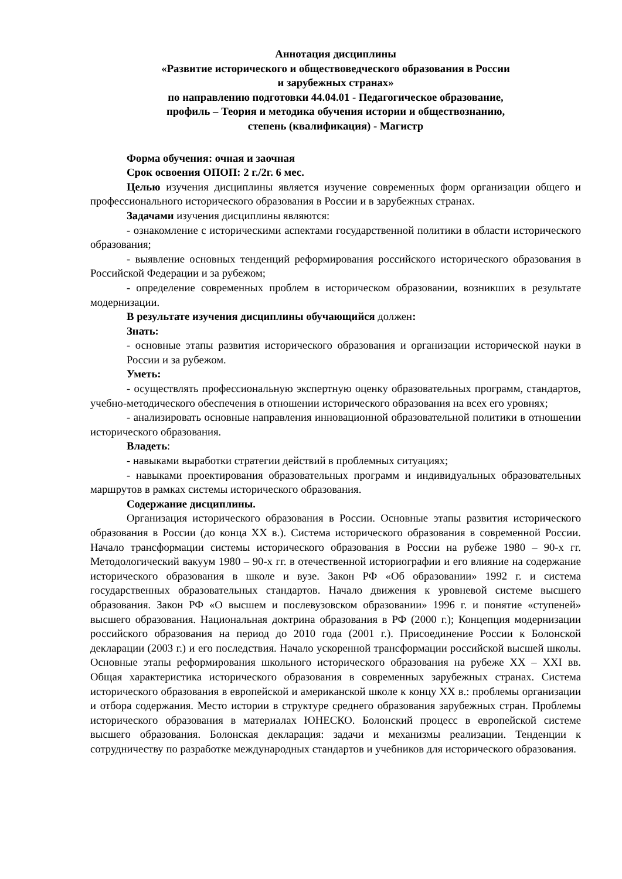Аннотация дисциплины
«Развитие исторического и обществоведческого образования в России
и зарубежных странах»
по направлению подготовки 44.04.01 - Педагогическое образование,
профиль – Теория и методика обучения истории и обществознанию,
степень (квалификация) - Магистр
Форма обучения: очная и заочная
Срок освоения ОПОП: 2 г./2г. 6 мес.
Целью изучения дисциплины является изучение современных форм организации общего и профессионального исторического образования в России и в зарубежных странах.
Задачами изучения дисциплины являются:
- ознакомление с историческими аспектами государственной политики в области исторического образования;
- выявление основных тенденций реформирования российского исторического образования в Российской Федерации и за рубежом;
- определение современных проблем в историческом образовании, возникших в результате модернизации.
В результате изучения дисциплины обучающийся должен:
Знать:
- основные этапы развития исторического образования и организации исторической науки в России и за рубежом.
Уметь:
- осуществлять профессиональную экспертную оценку образовательных программ, стандартов, учебно-методического обеспечения в отношении исторического образования на всех его уровнях;
- анализировать основные направления инновационной образовательной политики в отношении исторического образования.
Владеть:
- навыками выработки стратегии действий в проблемных ситуациях;
- навыками проектирования образовательных программ и индивидуальных образовательных маршрутов в рамках системы исторического образования.
Содержание дисциплины.
Организация исторического образования в России. Основные этапы развития исторического образования в России (до конца XX в.). Система исторического образования в современной России. Начало трансформации системы исторического образования в России на рубеже 1980 – 90-х гг. Методологический вакуум 1980 – 90-х гг. в отечественной историографии и его влияние на содержание исторического образования в школе и вузе. Закон РФ «Об образовании» 1992 г. и система государственных образовательных стандартов. Начало движения к уровневой системе высшего образования. Закон РФ «О высшем и послевузовском образовании» 1996 г. и понятие «ступеней» высшего образования. Национальная доктрина образования в РФ (2000 г.); Концепция модернизации российского образования на период до 2010 года (2001 г.). Присоединение России к Болонской декларации (2003 г.) и его последствия. Начало ускоренной трансформации российской высшей школы. Основные этапы реформирования школьного исторического образования на рубеже XX – XXI вв. Общая характеристика исторического образования в современных зарубежных странах. Система исторического образования в европейской и американской школе к концу XX в.: проблемы организации и отбора содержания. Место истории в структуре среднего образования зарубежных стран. Проблемы исторического образования в материалах ЮНЕСКО. Болонский процесс в европейской системе высшего образования. Болонская декларация: задачи и механизмы реализации. Тенденции к сотрудничеству по разработке международных стандартов и учебников для исторического образования.